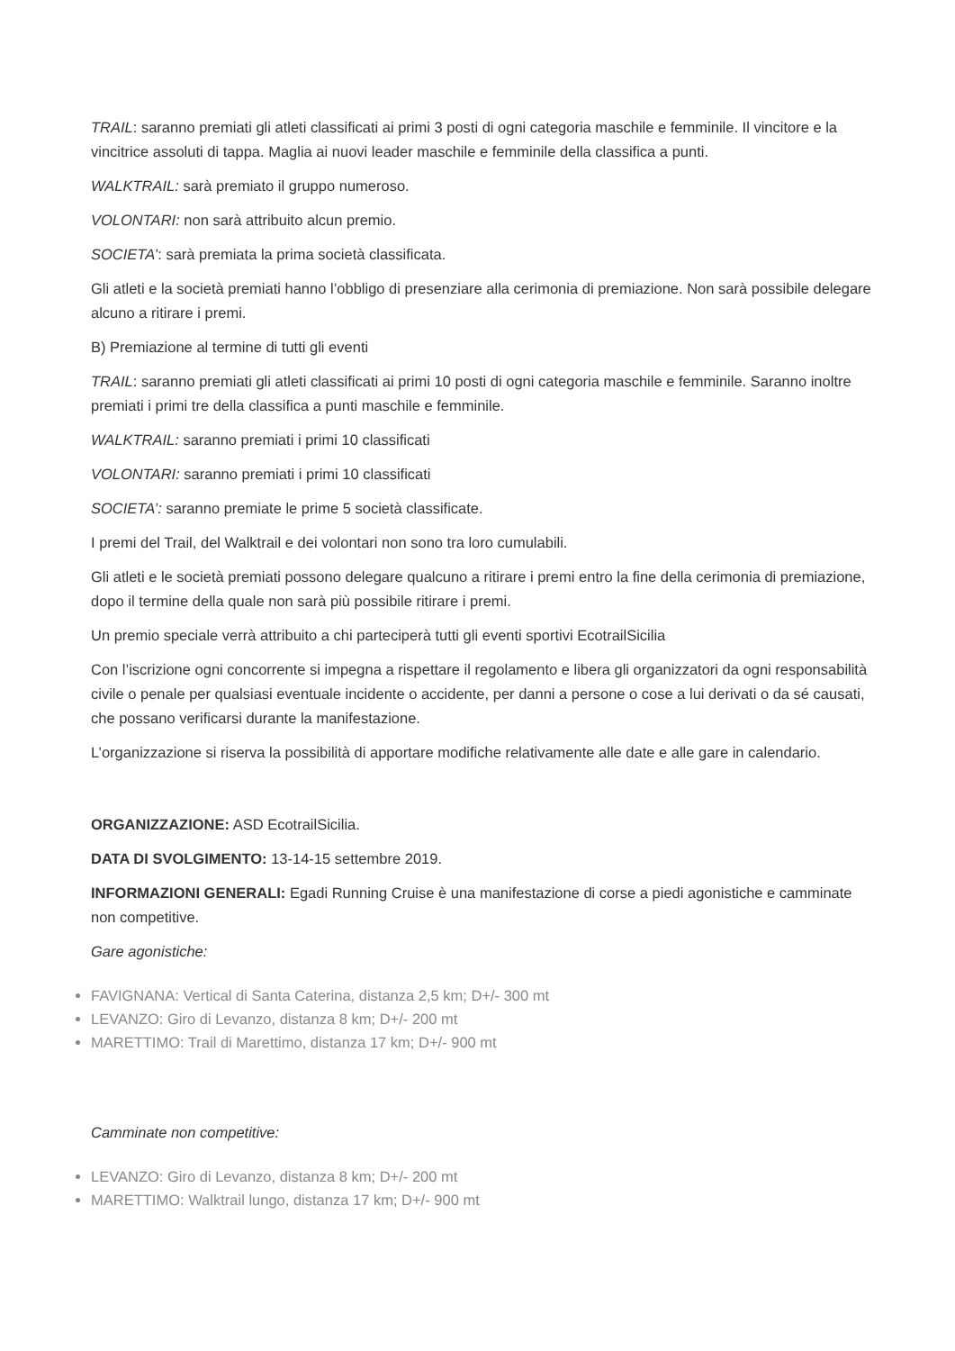TRAIL: saranno premiati gli atleti classificati ai primi 3 posti di ogni categoria maschile e femminile. Il vincitore e la vincitrice assoluti di tappa. Maglia ai nuovi leader maschile e femminile della classifica a punti.
WALKTRAIL: sarà premiato il gruppo numeroso.
VOLONTARI: non sarà attribuito alcun premio.
SOCIETA’: sarà premiata la prima società classificata.
Gli atleti e la società premiati hanno l’obbligo di presenziare alla cerimonia di premiazione. Non sarà possibile delegare alcuno a ritirare i premi.
B) Premiazione al termine di tutti gli eventi
TRAIL: saranno premiati gli atleti classificati ai primi 10 posti di ogni categoria maschile e femminile. Saranno inoltre premiati i primi tre della classifica a punti maschile e femminile.
WALKTRAIL: saranno premiati i primi 10 classificati
VOLONTARI: saranno premiati i primi 10 classificati
SOCIETA’: saranno premiate le prime 5 società classificate.
I premi del Trail, del Walktrail e dei volontari non sono tra loro cumulabili.
Gli atleti e le società premiati possono delegare qualcuno a ritirare i premi entro la fine della cerimonia di premiazione, dopo il termine della quale non sarà più possibile ritirare i premi.
Un premio speciale verrà attribuito a chi parteciperà tutti gli eventi sportivi EcotrailSicilia
Con l’iscrizione ogni concorrente si impegna a rispettare il regolamento e libera gli organizzatori da ogni responsabilità civile o penale per qualsiasi eventuale incidente o accidente, per danni a persone o cose a lui derivati o da sé causati, che possano verificarsi durante la manifestazione.
L’organizzazione si riserva la possibilità di apportare modifiche relativamente alle date e alle gare in calendario.
ORGANIZZAZIONE: ASD EcotrailSicilia.
DATA DI SVOLGIMENTO: 13-14-15 settembre 2019.
INFORMAZIONI GENERALI: Egadi Running Cruise è una manifestazione di corse a piedi agonistiche e camminate non competitive.
Gare agonistiche:
FAVIGNANA: Vertical di Santa Caterina, distanza 2,5 km; D+/- 300 mt
LEVANZO: Giro di Levanzo, distanza 8 km; D+/- 200 mt
MARETTIMO: Trail di Marettimo, distanza 17 km; D+/- 900 mt
Camminate non competitive:
LEVANZO: Giro di Levanzo, distanza 8 km; D+/- 200 mt
MARETTIMO: Walktrail lungo, distanza 17 km; D+/- 900 mt